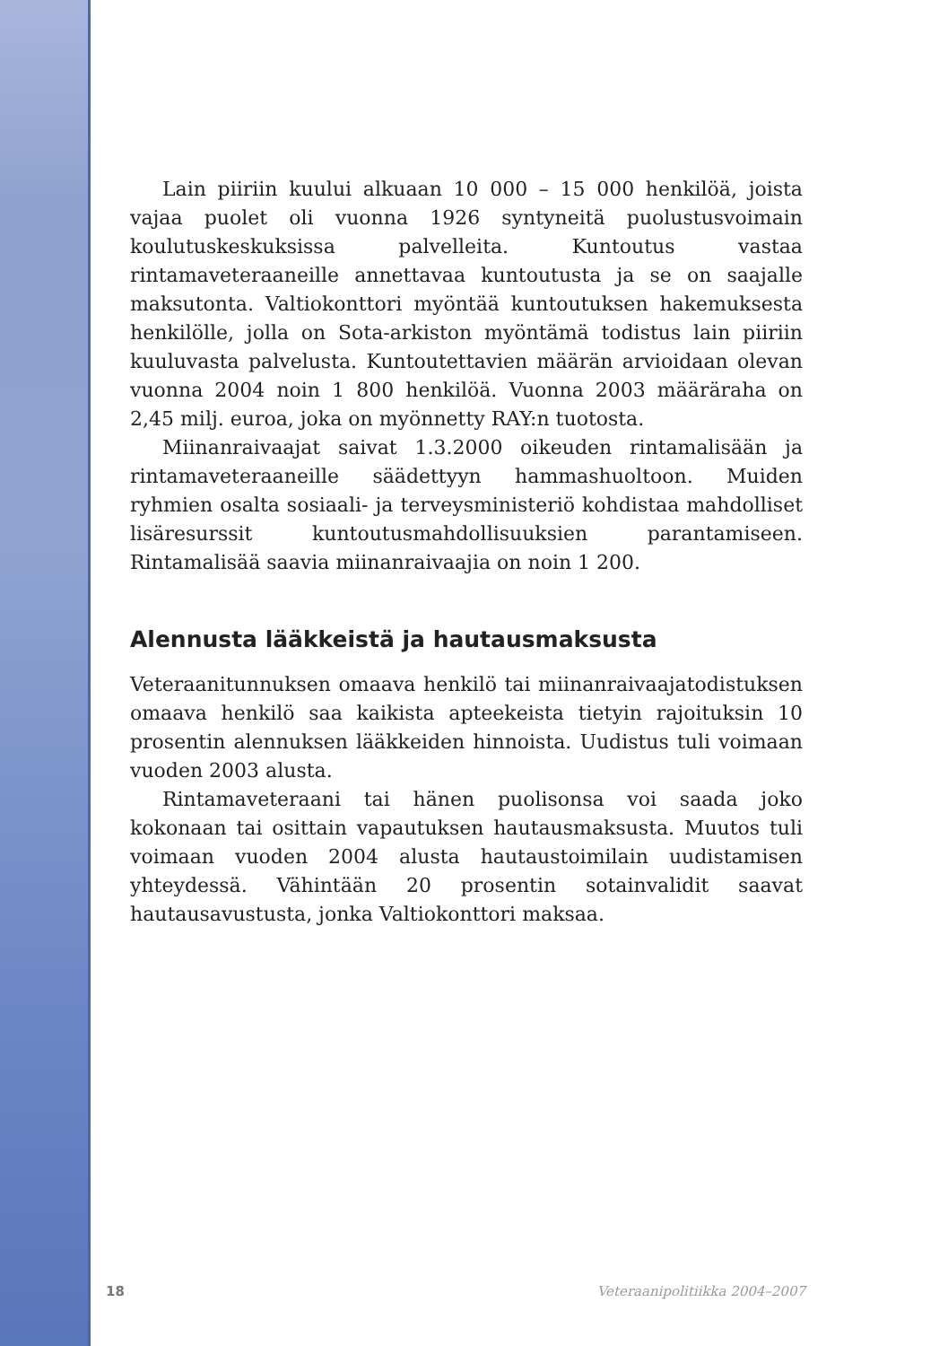Lain piiriin kuului alkuaan 10 000 – 15 000 henkilöä, joista vajaa puolet oli vuonna 1926 syntyneitä puolustusvoimain koulutuskeskuksissa palvelleita. Kuntoutus vastaa rintamaveteraaneille annettavaa kuntoutusta ja se on saajalle maksutonta. Valtiokonttori myöntää kuntoutuksen hakemuksesta henkilölle, jolla on Sota-arkiston myöntämä todistus lain piiriin kuuluvasta palvelusta. Kuntoutettavien määrän arvioidaan olevan vuonna 2004 noin 1 800 henkilöä. Vuonna 2003 määräraha on 2,45 milj. euroa, joka on myönnetty RAY:n tuotosta.
Miinanraivaajat saivat 1.3.2000 oikeuden rintamalisään ja rintamaveteraaneille säädettyyn hammashuoltoon. Muiden ryhmien osalta sosiaali- ja terveysministeriö kohdistaa mahdolliset lisäresurssit kuntoutusmahdollisuuksien parantamiseen. Rintamalisää saavia miinanraivaajia on noin 1 200.
Alennusta lääkkeistä ja hautausmaksusta
Veteraanitunnuksen omaava henkilö tai miinanraivaajatodistuksen omaava henkilö saa kaikista apteekeista tietyin rajoituksin 10 prosentin alennuksen lääkkeiden hinnoista. Uudistus tuli voimaan vuoden 2003 alusta.
Rintamaveteraani tai hänen puolisonsa voi saada joko kokonaan tai osittain vapautuksen hautausmaksusta. Muutos tuli voimaan vuoden 2004 alusta hautaustoimilain uudistamisen yhteydessä. Vähintään 20 prosentin sotainvalidit saavat hautausavustusta, jonka Valtiokonttori maksaa.
18 Veteraanipolitiikka 2004–2007